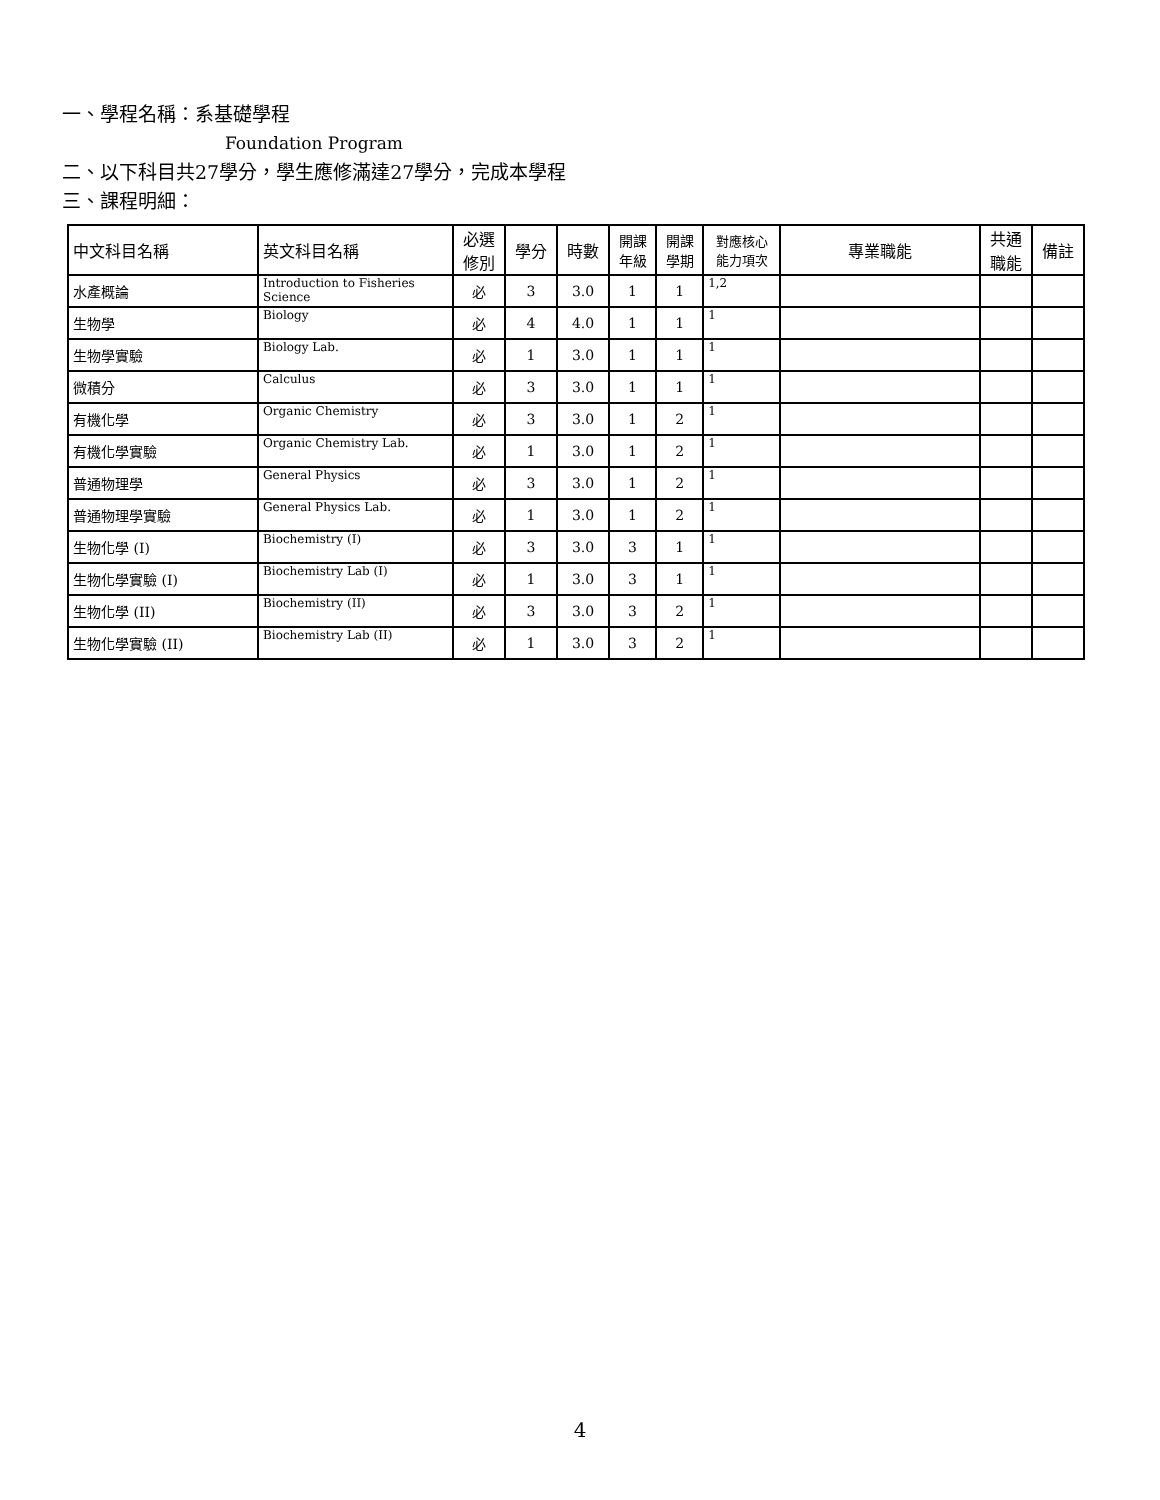一、學程名稱：系基礎學程
Foundation Program
二、以下科目共27學分，學生應修滿達27學分，完成本學程
三、課程明細：
| 中文科目名稱 | 英文科目名稱 | 必選 修別 | 學分 | 時數 | 開課 年級 | 開課 學期 | 對應核心 能力項次 | 專業職能 | 共通 職能 | 備註 |
| --- | --- | --- | --- | --- | --- | --- | --- | --- | --- | --- |
| 水產概論 | Introduction to Fisheries Science | 必 | 3 | 3.0 | 1 | 1 | 1,2 | | | |
| 生物學 | Biology | 必 | 4 | 4.0 | 1 | 1 | 1 | | | |
| 生物學實驗 | Biology Lab. | 必 | 1 | 3.0 | 1 | 1 | 1 | | | |
| 微積分 | Calculus | 必 | 3 | 3.0 | 1 | 1 | 1 | | | |
| 有機化學 | Organic Chemistry | 必 | 3 | 3.0 | 1 | 2 | 1 | | | |
| 有機化學實驗 | Organic Chemistry Lab. | 必 | 1 | 3.0 | 1 | 2 | 1 | | | |
| 普通物理學 | General Physics | 必 | 3 | 3.0 | 1 | 2 | 1 | | | |
| 普通物理學實驗 | General Physics Lab. | 必 | 1 | 3.0 | 1 | 2 | 1 | | | |
| 生物化學 (I) | Biochemistry (I) | 必 | 3 | 3.0 | 3 | 1 | 1 | | | |
| 生物化學實驗 (I) | Biochemistry Lab (I) | 必 | 1 | 3.0 | 3 | 1 | 1 | | | |
| 生物化學 (II) | Biochemistry (II) | 必 | 3 | 3.0 | 3 | 2 | 1 | | | |
| 生物化學實驗 (II) | Biochemistry Lab (II) | 必 | 1 | 3.0 | 3 | 2 | 1 | | | |
4